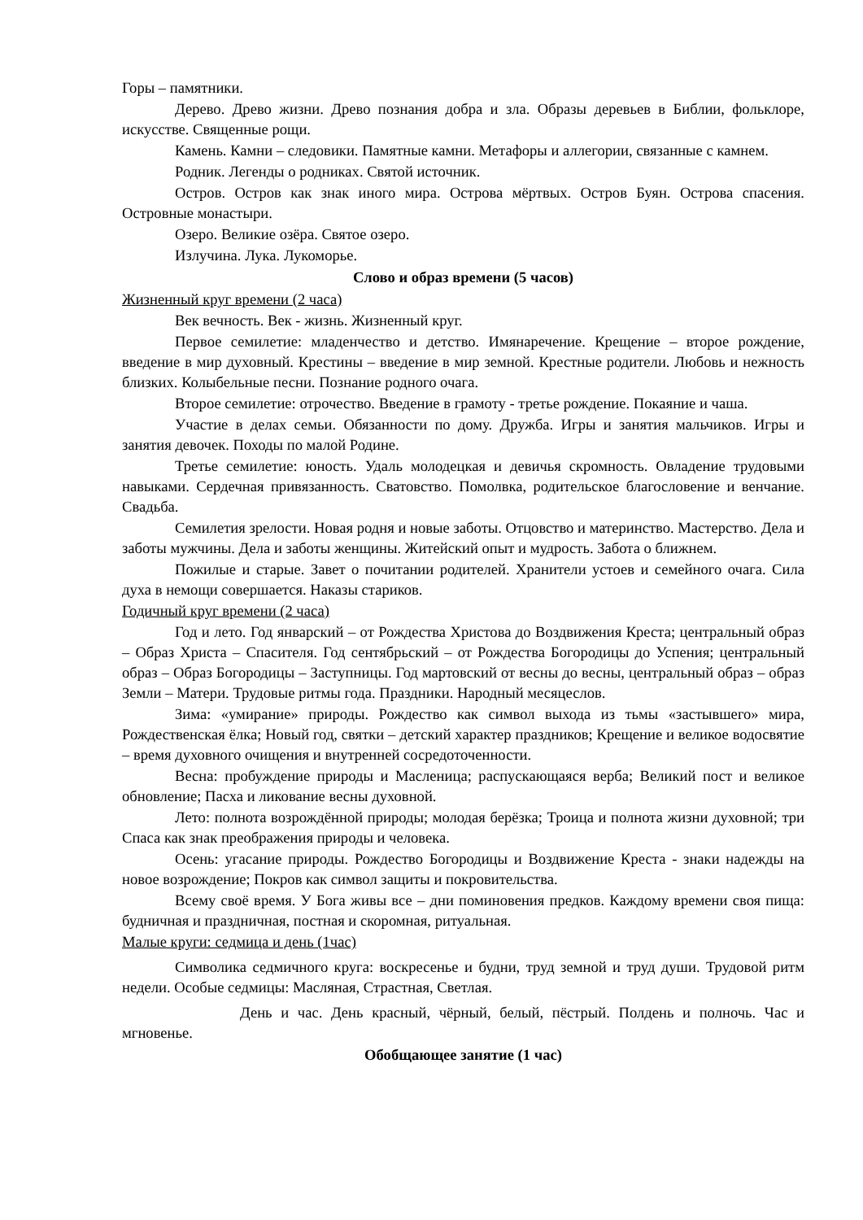Горы – памятники.
Дерево. Древо жизни. Древо познания добра и зла. Образы деревьев в Библии, фольклоре, искусстве. Священные рощи.
Камень. Камни – следовики. Памятные камни. Метафоры и аллегории, связанные с камнем.
Родник. Легенды о родниках. Святой источник.
Остров. Остров как знак иного мира. Острова мёртвых. Остров Буян. Острова спасения. Островные монастыри.
Озеро. Великие озёра. Святое озеро.
Излучина. Лука. Лукоморье.
Слово и образ времени (5 часов)
Жизненный круг времени (2 часа)
Век вечность. Век - жизнь. Жизненный круг.
Первое семилетие: младенчество и детство. Имянаречение. Крещение – второе рождение, введение в мир духовный. Крестины – введение в мир земной. Крестные родители. Любовь и нежность близких. Колыбельные песни. Познание родного очага.
Второе семилетие: отрочество. Введение в грамоту - третье рождение. Покаяние и чаша.
Участие в делах семьи. Обязанности по дому. Дружба. Игры и занятия мальчиков. Игры и занятия девочек. Походы по малой Родине.
Третье семилетие: юность. Удаль молодецкая и девичья скромность. Овладение трудовыми навыками. Сердечная привязанность. Сватовство. Помолвка, родительское благословение и венчание. Свадьба.
Семилетия зрелости. Новая родня и новые заботы. Отцовство и материнство. Мастерство. Дела и заботы мужчины. Дела и заботы женщины. Житейский опыт и мудрость. Забота о ближнем.
Пожилые и старые. Завет о почитании родителей. Хранители устоев и семейного очага. Сила духа в немощи совершается. Наказы стариков.
Годичный круг времени (2 часа)
Год и лето. Год январский – от Рождества Христова до Воздвижения Креста; центральный образ – Образ Христа – Спасителя. Год сентябрьский – от Рождества Богородицы до Успения; центральный образ – Образ Богородицы – Заступницы. Год мартовский от весны до весны, центральный образ – образ Земли – Матери. Трудовые ритмы года. Праздники. Народный месяцеслов.
Зима: «умирание» природы. Рождество как символ выхода из тьмы «застывшего» мира, Рождественская ёлка; Новый год, святки – детский характер праздников; Крещение и великое водосвятие – время духовного очищения и внутренней сосредоточенности.
Весна: пробуждение природы и Масленица; распускающаяся верба; Великий пост и великое обновление; Пасха и ликование весны духовной.
Лето: полнота возрождённой природы; молодая берёзка; Троица и полнота жизни духовной; три Спаса как знак преображения природы и человека.
Осень: угасание природы. Рождество Богородицы и Воздвижение Креста - знаки надежды на новое возрождение; Покров как символ защиты и покровительства.
Всему своё время. У Бога живы все – дни поминовения предков. Каждому времени своя пища: будничная и праздничная, постная и скоромная, ритуальная.
Малые круги: седмица и день (1час)
Символика седмичного круга: воскресенье и будни, труд земной и труд души. Трудовой ритм недели. Особые седмицы: Масляная, Страстная, Светлая.
День и час. День красный, чёрный, белый, пёстрый. Полдень и полночь. Час и мгновенье.
Обобщающее занятие (1 час)